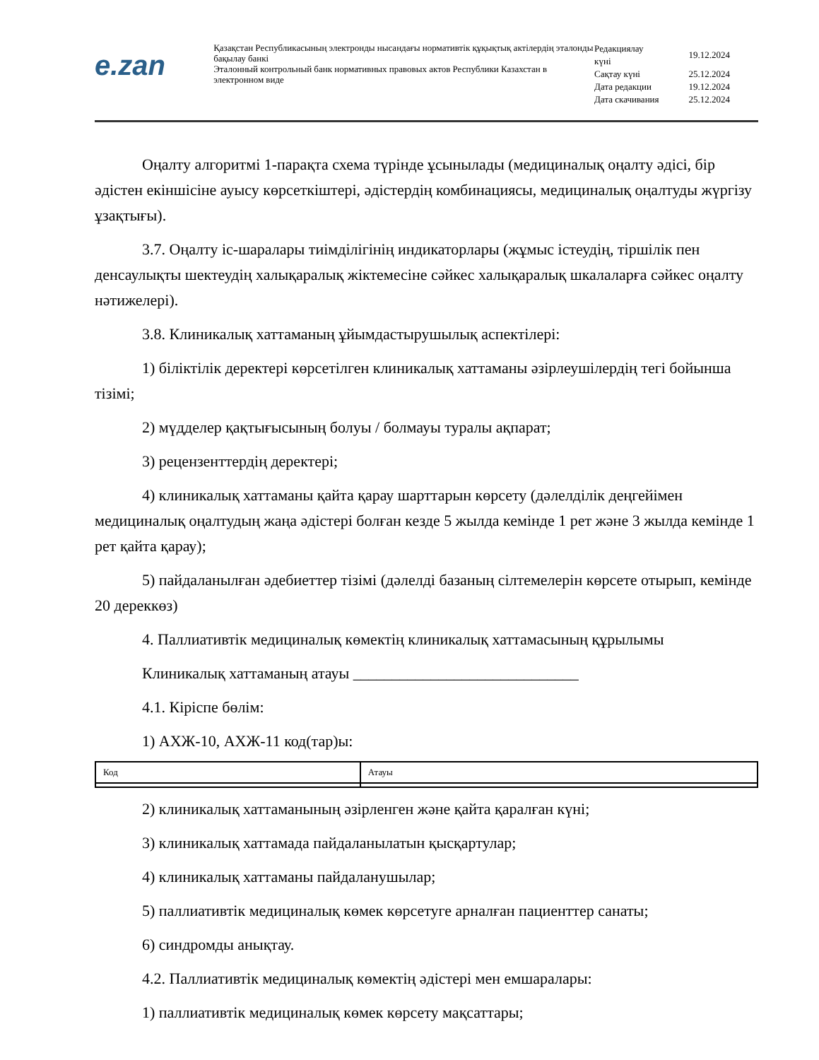e.zan
Қазақстан Республикасының электронды нысандағы нормативтік құқықтық актілердің эталонды бақылау банкі
Эталонный контрольный банк нормативных правовых актов Республики Казахстан в электронном виде
| Редакциялау күні | 19.12.2024 |
| Сақтау күні | 25.12.2024 |
| Дата редакции | 19.12.2024 |
| Дата скачивания | 25.12.2024 |
Оңалту алгоритмі 1-парақта схема түрінде ұсынылады (медициналық оңалту әдісі, бір әдістен екіншісіне ауысу көрсеткіштері, әдістердің комбинациясы, медициналық оңалтуды жүргізу ұзақтығы).
3.7. Оңалту іс-шаралары тиімділігінің индикаторлары (жұмыс істеудің, тіршілік пен денсаулықты шектеудің халықаралық жіктемесіне сәйкес халықаралық шкалаларға сәйкес оңалту нәтижелері).
3.8. Клиникалық хаттаманың ұйымдастырушылық аспектілері:
1) біліктілік деректері көрсетілген клиникалық хаттаманы әзірлеушілердің тегі бойынша тізімі;
2) мүдделер қақтығысының болуы / болмауы туралы ақпарат;
3) рецензенттердің деректері;
4) клиникалық хаттаманы қайта қарау шарттарын көрсету (дәлелділік деңгейімен медициналық оңалтудың жаңа әдістері болған кезде 5 жылда кемінде 1 рет және 3 жылда кемінде 1 рет қайта қарау);
5) пайдаланылған әдебиеттер тізімі (дәлелді базаның сілтемелерін көрсете отырып, кемінде 20 дереккөз)
4. Паллиативтік медициналық көмектің клиникалық хаттамасының құрылымы
Клиникалық хаттаманың атауы _____________________________
4.1. Кіріспе бөлім:
1) АХЖ-10, АХЖ-11 код(тар)ы:
| Код | Атауы |
| --- | --- |
2) клиникалық хаттаманының әзірленген және қайта қаралған күні;
3) клиникалық хаттамада пайдаланылатын қысқартулар;
4) клиникалық хаттаманы пайдаланушылар;
5) паллиативтік медициналық көмек көрсетуге арналған пациенттер санаты;
6) синдромды анықтау.
4.2. Паллиативтік медициналық көмектің әдістері мен емшаралары:
1) паллиативтік медициналық көмек көрсету мақсаттары;